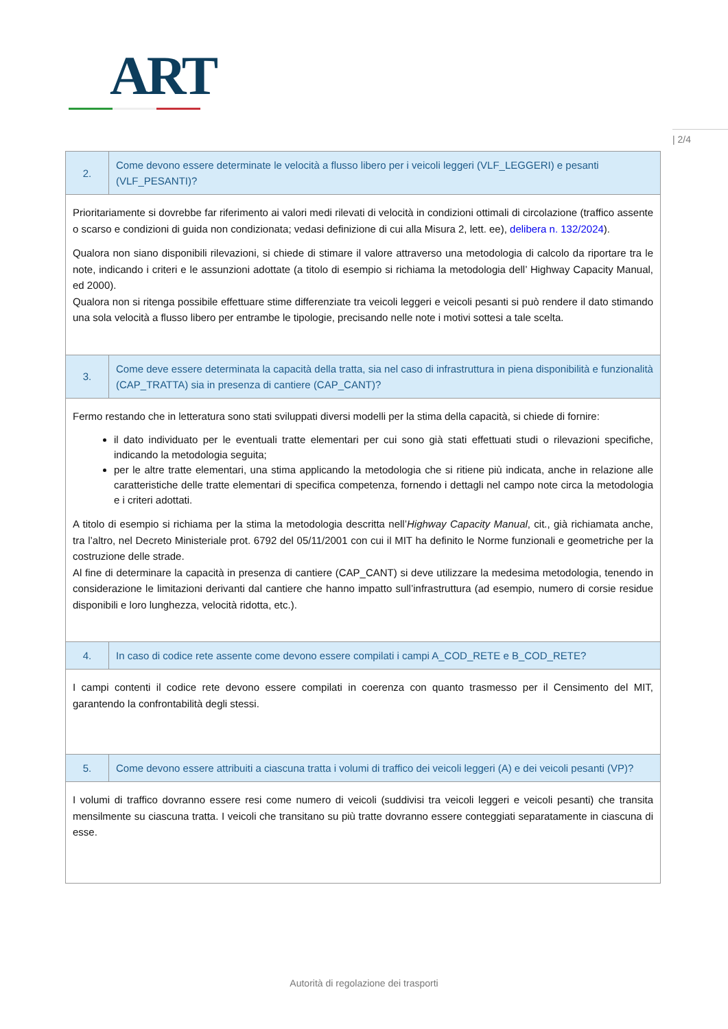ART
| 2/4
| 2. | Come devono essere determinate le velocità a flusso libero per i veicoli leggeri (VLF_LEGGERI) e pesanti (VLF_PESANTI)? |
| Prioritariamente si dovrebbe far riferimento ai valori medi rilevati di velocità in condizioni ottimali di circolazione (traffico assente o scarso e condizioni di guida non condizionata; vedasi definizione di cui alla Misura 2, lett. ee), delibera n. 132/2024 ). Qualora non siano disponibili rilevazioni, si chiede di stimare il valore attraverso una metodologia di calcolo da riportare tra le note, indicando i criteri e le assunzioni adottate (a titolo di esempio si richiama la metodologia dell’ Highway Capacity Manual, ed 2000). Qualora non si ritenga possibile effettuare stime differenziate tra veicoli leggeri e veicoli pesanti si può rendere il dato stimando una sola velocità a flusso libero per entrambe le tipologie, precisando nelle note i motivi sottesi a tale scelta. | |
| 3. | Come deve essere determinata la capacità della tratta, sia nel caso di infrastruttura in piena disponibilità e funzionalità (CAP_TRATTA) sia in presenza di cantiere (CAP_CANT)? |
| Fermo restando che in letteratura sono stati sviluppati diversi modelli per la stima della capacità, si chiede di fornire: il dato individuato per le eventuali tratte elementari per cui sono già stati effettuati studi o rilevazioni specifiche, indicando la metodologia seguita; per le altre tratte elementari, una stima applicando la metodologia che si ritiene più indicata, anche in relazione alle caratteristiche delle tratte elementari di specifica competenza, fornendo i dettagli nel campo note circa la metodologia e i criteri adottati. A titolo di esempio si richiama per la stima la metodologia descritta nell’ Highway Capacity Manual , cit., già richiamata anche, tra l’altro, nel Decreto Ministeriale prot. 6792 del 05/11/2001 con cui il MIT ha definito le Norme funzionali e geometriche per la costruzione delle strade. Al fine di determinare la capacità in presenza di cantiere (CAP_CANT) si deve utilizzare la medesima metodologia, tenendo in considerazione le limitazioni derivanti dal cantiere che hanno impatto sull’infrastruttura (ad esempio, numero di corsie residue disponibili e loro lunghezza, velocità ridotta, etc.). | |
| 4. | In caso di codice rete assente come devono essere compilati i campi A_COD_RETE e B_COD_RETE? |
| I campi contenti il codice rete devono essere compilati in coerenza con quanto trasmesso per il Censimento del MIT, garantendo la confrontabilità degli stessi. | |
| 5. | Come devono essere attribuiti a ciascuna tratta i volumi di traffico dei veicoli leggeri (A) e dei veicoli pesanti (VP)? |
| I volumi di traffico dovranno essere resi come numero di veicoli (suddivisi tra veicoli leggeri e veicoli pesanti) che transita mensilmente su ciascuna tratta. I veicoli che transitano su più tratte dovranno essere conteggiati separatamente in ciascuna di esse. | |
Autorità di regolazione dei trasporti